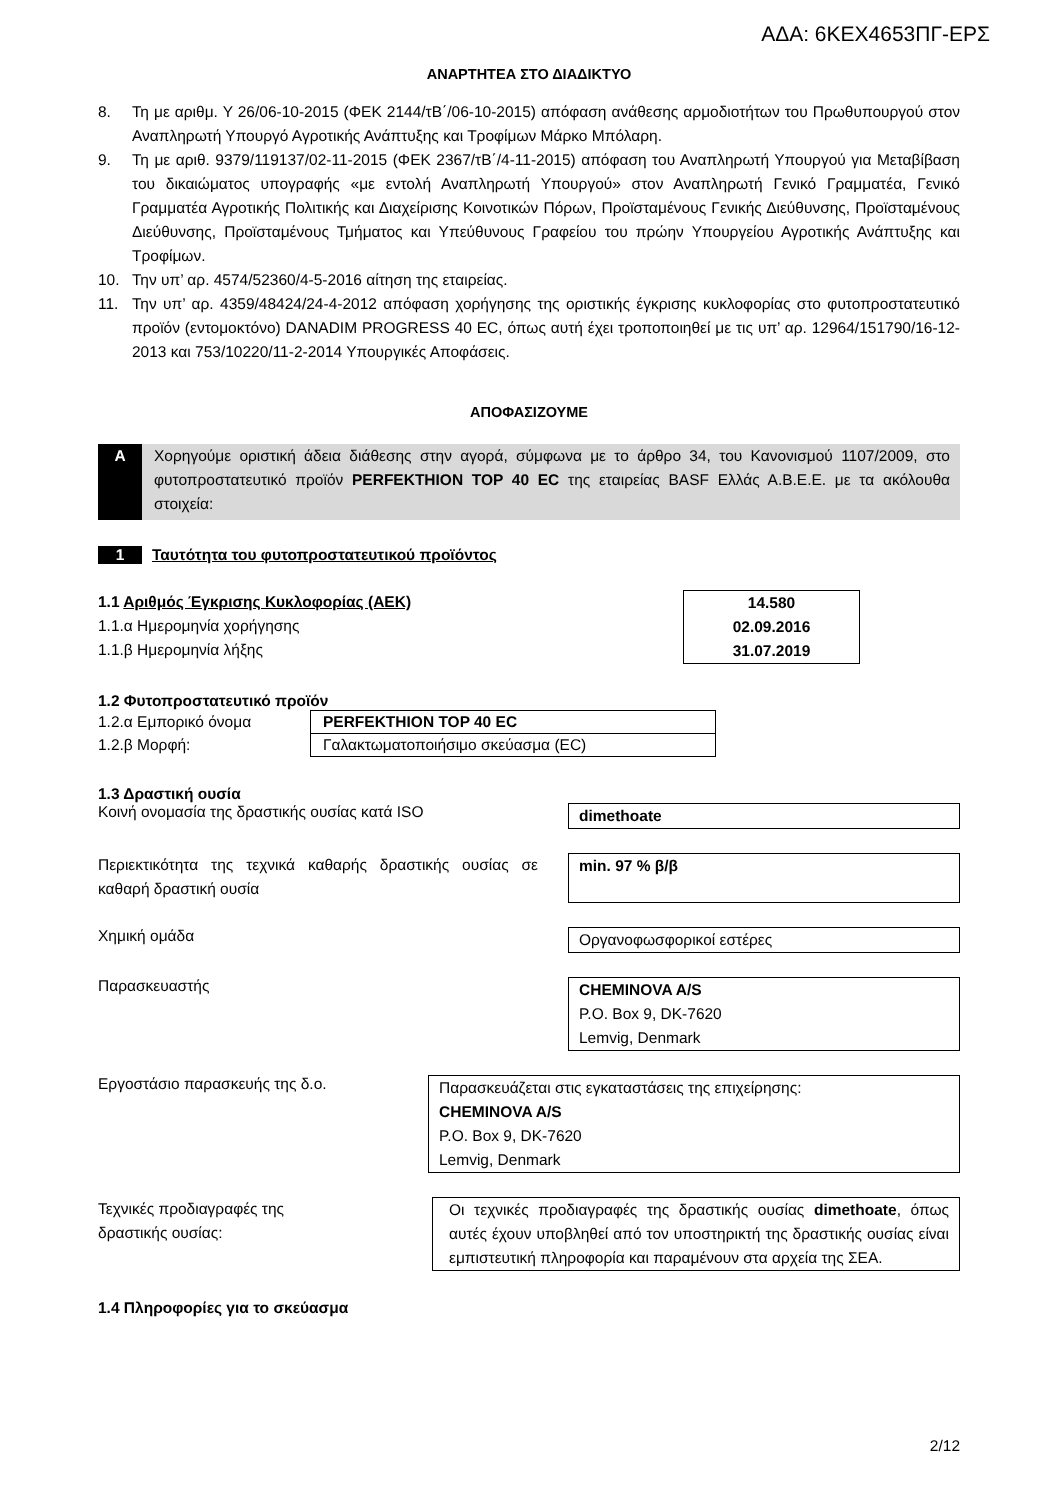ΑΔΑ: 6ΚΕΧ4653ΠΓ-ΕΡΣ
ΑΝΑΡΤΗΤΕΑ ΣΤΟ ΔΙΑΔΙΚΤΥΟ
8. Τη με αριθμ. Υ 26/06-10-2015 (ΦΕΚ 2144/τΒ΄/06-10-2015) απόφαση ανάθεσης αρμοδιοτήτων του Πρωθυπουργού στον Αναπληρωτή Υπουργό Αγροτικής Ανάπτυξης και Τροφίμων Μάρκο Μπόλαρη.
9. Τη με αριθ. 9379/119137/02-11-2015 (ΦΕΚ 2367/τΒ΄/4-11-2015) απόφαση του Αναπληρωτή Υπουργού για Μεταβίβαση του δικαιώματος υπογραφής «με εντολή Αναπληρωτή Υπουργού» στον Αναπληρωτή Γενικό Γραμματέα, Γενικό Γραμματέα Αγροτικής Πολιτικής και Διαχείρισης Κοινοτικών Πόρων, Προϊσταμένους Γενικής Διεύθυνσης, Προϊσταμένους Διεύθυνσης, Προϊσταμένους Τμήματος και Υπεύθυνους Γραφείου του πρώην Υπουργείου Αγροτικής Ανάπτυξης και Τροφίμων.
10. Την υπ’ αρ. 4574/52360/4-5-2016 αίτηση της εταιρείας.
11. Την υπ’ αρ. 4359/48424/24-4-2012 απόφαση χορήγησης της οριστικής έγκρισης κυκλοφορίας στο φυτοπροστατευτικό προϊόν (εντομοκτόνο) DANADIM PROGRESS 40 EC, όπως αυτή έχει τροποποιηθεί με τις υπ’ αρ. 12964/151790/16-12-2013 και 753/10220/11-2-2014 Υπουργικές Αποφάσεις.
ΑΠΟΦΑΣΙΖΟΥΜΕ
Α Χορηγούμε οριστική άδεια διάθεσης στην αγορά, σύμφωνα με το άρθρο 34, του Κανονισμού 1107/2009, στο φυτοπροστατευτικό προϊόν PERFEKTHION TOP 40 EC της εταιρείας BASF Ελλάς Α.Β.Ε.Ε. με τα ακόλουθα στοιχεία:
1 Ταυτότητα του φυτοπροστατευτικού προϊόντος
1.1 Αριθμός Έγκρισης Κυκλοφορίας (ΑΕΚ)
1.1.α Ημερομηνία χορήγησης
1.1.β Ημερομηνία λήξης
14.580
02.09.2016
31.07.2019
1.2 Φυτοπροστατευτικό προϊόν
| 1.2.α Εμπορικό όνομα | PERFEKTHION TOP 40 EC |
| 1.2.β Μορφή: | Γαλακτωματοποιήσιμο σκεύασμα (EC) |
1.3 Δραστική ουσία
Κοινή ονομασία της δραστικής ουσίας κατά ISO
dimethoate
Περιεκτικότητα της τεχνικά καθαρής δραστικής ουσίας σε καθαρή δραστική ουσία
min. 97 % β/β
Χημική ομάδα
Οργανοφωσφορικοί εστέρες
Παρασκευαστής
CHEMINOVA A/S
P.O. Box 9, DK-7620
Lemvig, Denmark
Εργοστάσιο παρασκευής της δ.ο.
Παρασκευάζεται στις εγκαταστάσεις της επιχείρησης:
CHEMINOVA A/S
P.O. Box 9, DK-7620
Lemvig, Denmark
Τεχνικές προδιαγραφές της
δραστικής ουσίας:
Οι τεχνικές προδιαγραφές της δραστικής ουσίας dimethoate, όπως αυτές έχουν υποβληθεί από τον υποστηρικτή της δραστικής ουσίας είναι εμπιστευτική πληροφορία και παραμένουν στα αρχεία της ΣΕΑ.
1.4 Πληροφορίες για το σκεύασμα
2/12